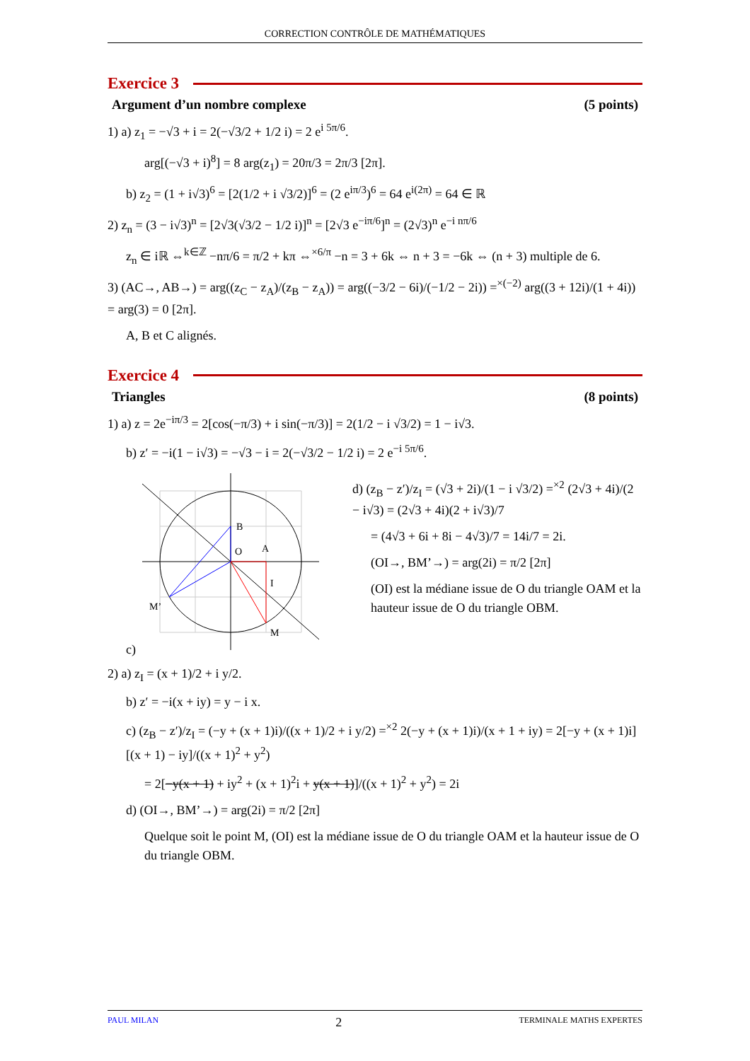CORRECTION CONTRÔLE DE MATHÉMATIQUES
Exercice 3
Argument d’un nombre complexe (5 points)
1) a) z<sub>1</sub> = −√3 + i = 2(−√3/2 + 1/2 i) = 2 e<sup>i 5π/6</sup>.
arg[(−√3 + i)<sup>8</sup>] = 8 arg(z<sub>1</sub>) = 20π/3 = 2π/3 [2π].
b) z<sub>2</sub> = (1 + i√3)<sup>6</sup> = [2(1/2 + i √3/2)]<sup>6</sup> = (2 e<sup>iπ/3</sup>)<sup>6</sup> = 64 e<sup>i(2π)</sup> = 64 ∈ ℝ
2) z<sub>n</sub> = (3 − i√3)<sup>n</sup> = [2√3(√3/2 − 1/2 i)]<sup>n</sup> = [2√3 e<sup>−iπ/6</sup>]<sup>n</sup> = (2√3)<sup>n</sup> e<sup>−i nπ/6</sup>
z<sub>n</sub> ∈ iℝ ⇔<sup>k∈ℤ</sup> −nπ/6 = π/2 + kπ ⇔<sup>×6/π</sup> −n = 3 + 6k ⇔ n + 3 = −6k ⇔ (n + 3) multiple de 6.
3) (AC→, AB→) = arg((z<sub>C</sub> − z<sub>A</sub>)/(z<sub>B</sub> − z<sub>A</sub>)) = arg((−3/2 − 6i)/(−1/2 − 2i)) =<sup>×(−2)</sup> arg((3 + 12i)/(1 + 4i)) = arg(3) = 0 [2π].
A, B et C alignés.
Exercice 4
Triangles (8 points)
1) a) z = 2e<sup>−iπ/3</sup> = 2[cos(−π/3) + i sin(−π/3)] = 2(1/2 − i √3/2) = 1 − i√3.
b) z′ = −i(1 − i√3) = −√3 − i = 2(−√3/2 − 1/2 i) = 2 e<sup>−i 5π/6</sup>.
c)
B
O
A
I
M’
M
d) (z<sub>B</sub> − z′)/z<sub>I</sub> = (√3 + 2i)/(1 − i √3/2) =<sup>×2</sup> (2√3 + 4i)/(2 − i√3) = (2√3 + 4i)(2 + i√3)/7
= (4√3 + 6i + 8i − 4√3)/7 = 14i/7 = 2i.
(OI→, BM’→) = arg(2i) = π/2 [2π]
(OI) est la médiane issue de O du triangle OAM et la hauteur issue de O du triangle OBM.
2) a) z<sub>I</sub> = (x + 1)/2 + i y/2.
b) z′ = −i(x + iy) = y − i x.
c) (z<sub>B</sub> − z′)/z<sub>I</sub> = (−y + (x + 1)i)/((x + 1)/2 + i y/2) =<sup>×2</sup> 2(−y + (x + 1)i)/(x + 1 + iy) = 2[−y + (x + 1)i][(x + 1) − iy]/((x + 1)<sup>2</sup> + y<sup>2</sup>)
= 2[−y(x + 1) + iy<sup>2</sup> + (x + 1)<sup>2</sup>i + y(x + 1)]/((x + 1)<sup>2</sup> + y<sup>2</sup>) = 2i
d) (OI→, BM’→) = arg(2i) = π/2 [2π]
Quelque soit le point M, (OI) est la médiane issue de O du triangle OAM et la hauteur issue de O du triangle OBM.
PAUL MILAN 2 TERMINALE MATHS EXPERTES